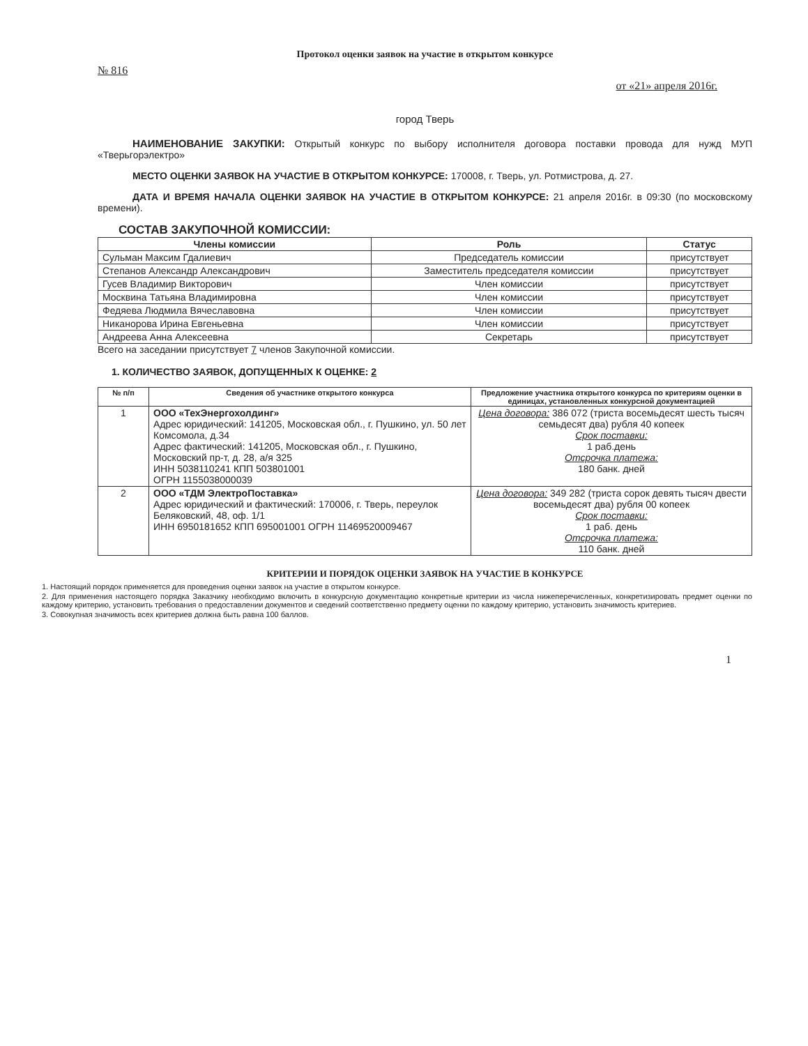Протокол оценки заявок на участие в открытом конкурсе
№ 816
от «21» апреля 2016г.
город Тверь
НАИМЕНОВАНИЕ ЗАКУПКИ: Открытый конкурс по выбору исполнителя договора поставки провода для нужд МУП «Тверьгорэлектро»
МЕСТО ОЦЕНКИ ЗАЯВОК НА УЧАСТИЕ В ОТКРЫТОМ КОНКУРСЕ: 170008, г. Тверь, ул. Ротмистрова, д. 27.
ДАТА И ВРЕМЯ НАЧАЛА ОЦЕНКИ ЗАЯВОК НА УЧАСТИЕ В ОТКРЫТОМ КОНКУРСЕ: 21 апреля 2016г. в 09:30 (по московскому времени).
СОСТАВ ЗАКУПОЧНОЙ КОМИССИИ:
| Члены комиссии | Роль | Статус |
| --- | --- | --- |
| Сульман Максим Гдалиевич | Председатель комиссии | присутствует |
| Степанов Александр Александрович | Заместитель председателя комиссии | присутствует |
| Гусев Владимир Викторович | Член комиссии | присутствует |
| Москвина Татьяна Владимировна | Член комиссии | присутствует |
| Федяева Людмила Вячеславовна | Член комиссии | присутствует |
| Никанорова Ирина Евгеньевна | Член комиссии | присутствует |
| Андреева Анна Алексеевна | Секретарь | присутствует |
Всего на заседании присутствует 7 членов Закупочной комиссии.
1. КОЛИЧЕСТВО ЗАЯВОК, ДОПУЩЕННЫХ К ОЦЕНКЕ: 2
| № п/п | Сведения об участнике открытого конкурса | Предложение участника открытого конкурса по критериям оценки в единицах, установленных конкурсной документацией |
| --- | --- | --- |
| 1 | ООО «ТехЭнергохолдинг» Адрес юридический: 141205, Московская обл., г. Пушкино, ул. 50 лет Комсомола, д.34 Адрес фактический: 141205, Московская обл., г. Пушкино, Московский пр-т, д. 28, а/я 325 ИНН 5038110241 КПП 503801001 ОГРН 1155038000039 | Цена договора: 386 072 (триста восемьдесят шесть тысяч семьдесят два) рубля 40 копеек Срок поставки: 1 раб.день Отсрочка платежа: 180 банк. дней |
| 2 | ООО «ТДМ ЭлектроПоставка» Адрес юридический и фактический: 170006, г. Тверь, переулок Беляковский, 48, оф. 1/1 ИНН 6950181652 КПП 695001001 ОГРН 11469520009467 | Цена договора: 349 282 (триста сорок девять тысяч двести восемьдесят два) рубля 00 копеек Срок поставки: 1 раб. день Отсрочка платежа: 110 банк. дней |
КРИТЕРИИ И ПОРЯДОК ОЦЕНКИ ЗАЯВОК НА УЧАСТИЕ В КОНКУРСЕ
1. Настоящий порядок применяется для проведения оценки заявок на участие в открытом конкурсе.
2. Для применения настоящего порядка Заказчику необходимо включить в конкурсную документацию конкретные критерии из числа нижеперечисленных, конкретизировать предмет оценки по каждому критерию, установить требования о предоставлении документов и сведений соответственно предмету оценки по каждому критерию, установить значимость критериев.
3. Совокупная значимость всех критериев должна быть равна 100 баллов.
1